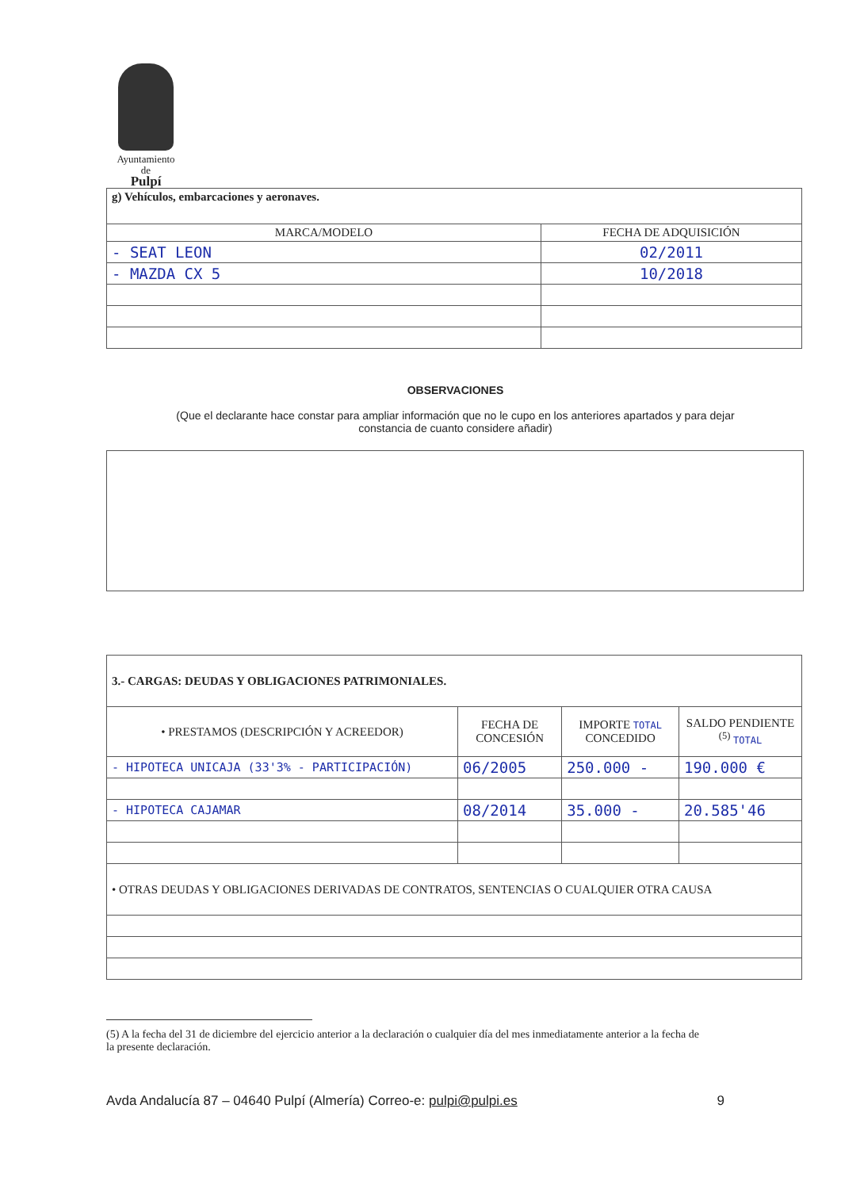Ayuntamiento
de
Pulpí
| g) Vehículos, embarcaciones y aeronaves. | |
| MARCA/MODELO | FECHA DE ADQUISICIÓN |
| - SEAT LEON | 02/2011 |
| - MAZDA CX 5 | 10/2018 |
OBSERVACIONES
(Que el declarante hace constar para ampliar información que no le cupo en los anteriores apartados y para dejar
constancia de cuanto considere añadir)
| 3.- CARGAS: DEUDAS Y OBLIGACIONES PATRIMONIALES. | | | |
| • PRESTAMOS (DESCRIPCIÓN Y ACREEDOR) | FECHA DE CONCESIÓN | IMPORTE TOTAL CONCEDIDO | SALDO PENDIENTE <sup>(5)</sup> TOTAL |
| - HIPOTECA UNICAJA (33'3% - PARTICIPACIÓN) | 06/2005 | 250.000 - | 190.000 € |
| - HIPOTECA CAJAMAR | 08/2014 | 35.000 - | 20.585'46 |
| • OTRAS DEUDAS Y OBLIGACIONES DERIVADAS DE CONTRATOS, SENTENCIAS O CUALQUIER OTRA CAUSA | | | |
(5) A la fecha del 31 de diciembre del ejercicio anterior a la declaración o cualquier día del mes inmediatamente anterior a la fecha de la presente declaración.
Avda Andalucía 87 – 04640 Pulpí (Almería) Correo-e: pulpi@pulpi.es 9